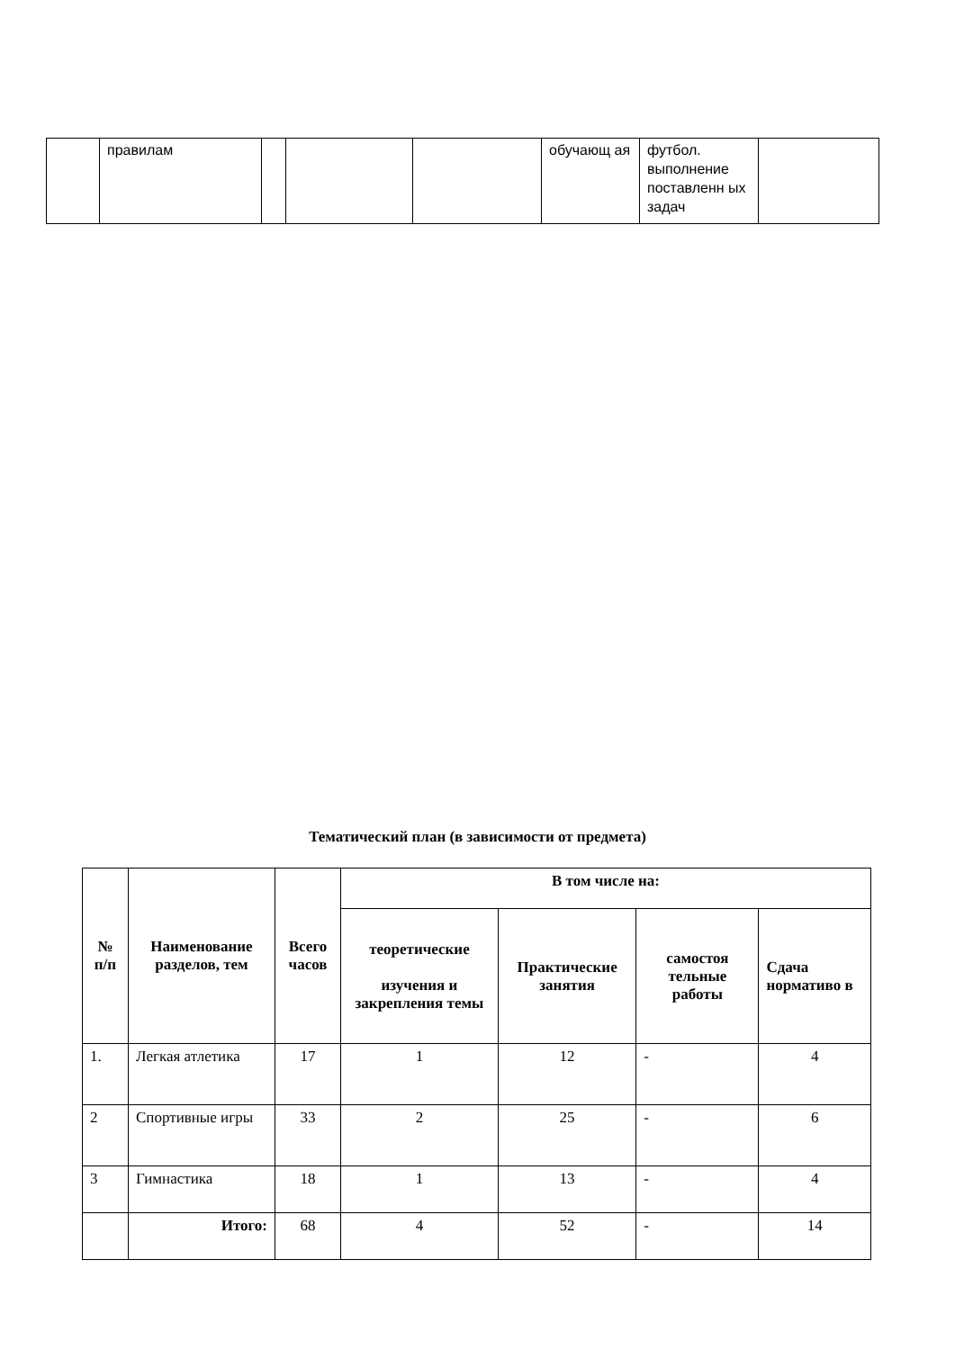| | правилам | | | | обучающ ая | футбол. выполнение поставленн ых задач | |
Тематический план (в зависимости от предмета)
| № п/п | Наименование разделов, тем | Всего часов | В том числе на: | | | |
| --- | --- | --- | --- | --- | --- | --- |
| | | | теоретические изучения и закрепления темы | Практические занятия | самостоя тельные работы | Сдача нормативо в |
| 1. | Легкая атлетика | 17 | 1 | 12 | - | 4 |
| 2 | Спортивные игры | 33 | 2 | 25 | - | 6 |
| 3 | Гимнастика | 18 | 1 | 13 | - | 4 |
| | Итого: | 68 | 4 | 52 | - | 14 |